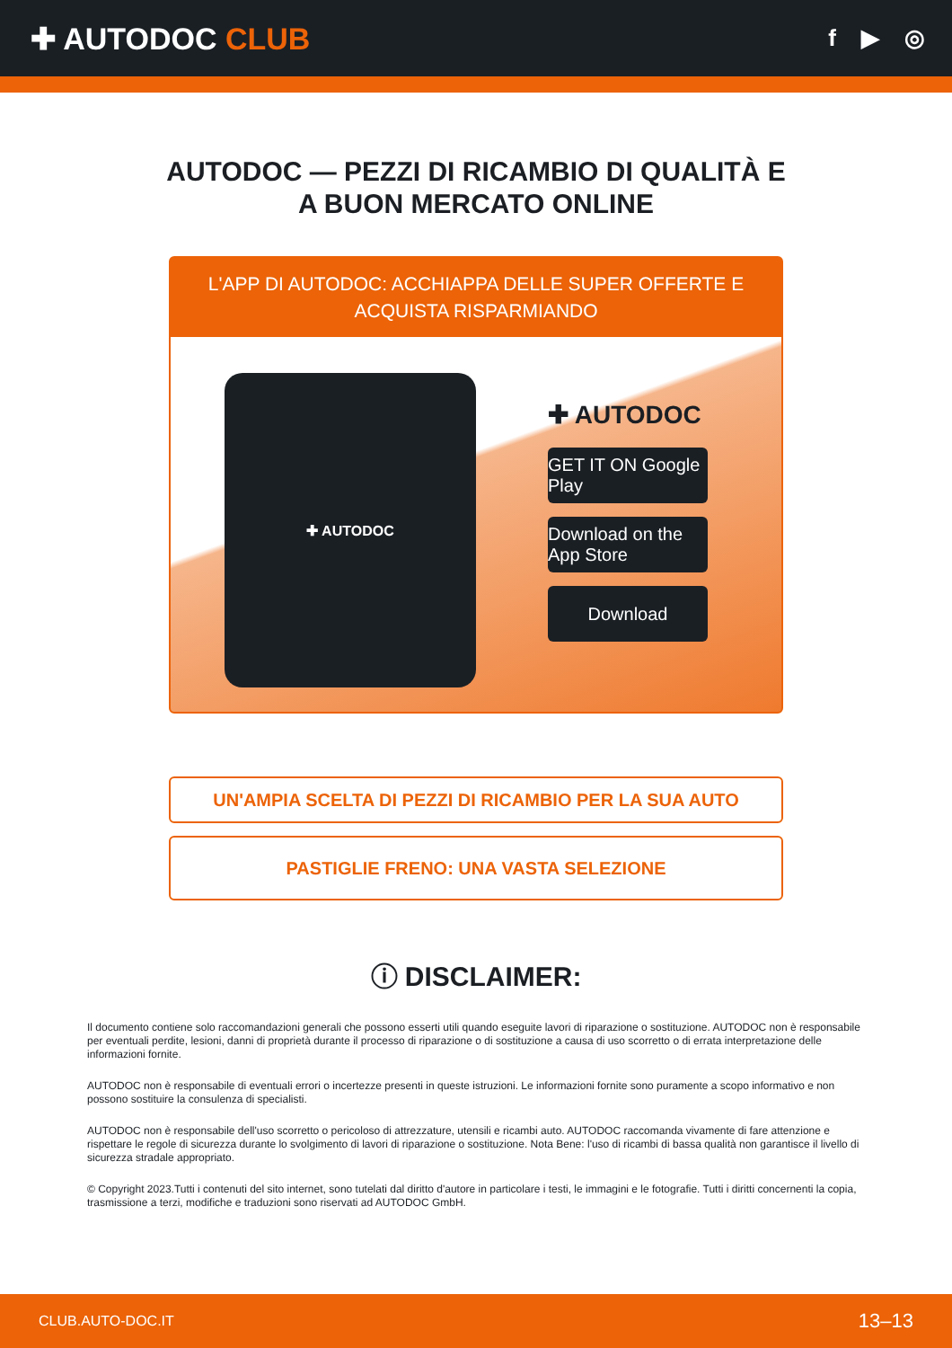✚ AUTODOC CLUB
f ▶ ◎
AUTODOC — PEZZI DI RICAMBIO DI QUALITÀ E A BUON MERCATO ONLINE
L'APP DI AUTODOC: ACCHIAPPA DELLE SUPER OFFERTE E ACQUISTA RISPARMIANDO
✚ AUTODOC
✚ AUTODOC
GET IT ON Google Play
Download on the App Store
Download
UN'AMPIA SCELTA DI PEZZI DI RICAMBIO PER LA SUA AUTO
PASTIGLIE FRENO: UNA VASTA SELEZIONE
ⓘ DISCLAIMER:
Il documento contiene solo raccomandazioni generali che possono esserti utili quando eseguite lavori di riparazione o sostituzione. AUTODOC non è responsabile per eventuali perdite, lesioni, danni di proprietà durante il processo di riparazione o di sostituzione a causa di uso scorretto o di errata interpretazione delle informazioni fornite.
AUTODOC non è responsabile di eventuali errori o incertezze presenti in queste istruzioni. Le informazioni fornite sono puramente a scopo informativo e non possono sostituire la consulenza di specialisti.
AUTODOC non è responsabile dell'uso scorretto o pericoloso di attrezzature, utensili e ricambi auto. AUTODOC raccomanda vivamente di fare attenzione e rispettare le regole di sicurezza durante lo svolgimento di lavori di riparazione o sostituzione. Nota Bene: l'uso di ricambi di bassa qualità non garantisce il livello di sicurezza stradale appropriato.
© Copyright 2023.Tutti i contenuti del sito internet, sono tutelati dal diritto d'autore in particolare i testi, le immagini e le fotografie. Tutti i diritti concernenti la copia, trasmissione a terzi, modifiche e traduzioni sono riservati ad AUTODOC GmbH.
CLUB.AUTO-DOC.IT 13–13